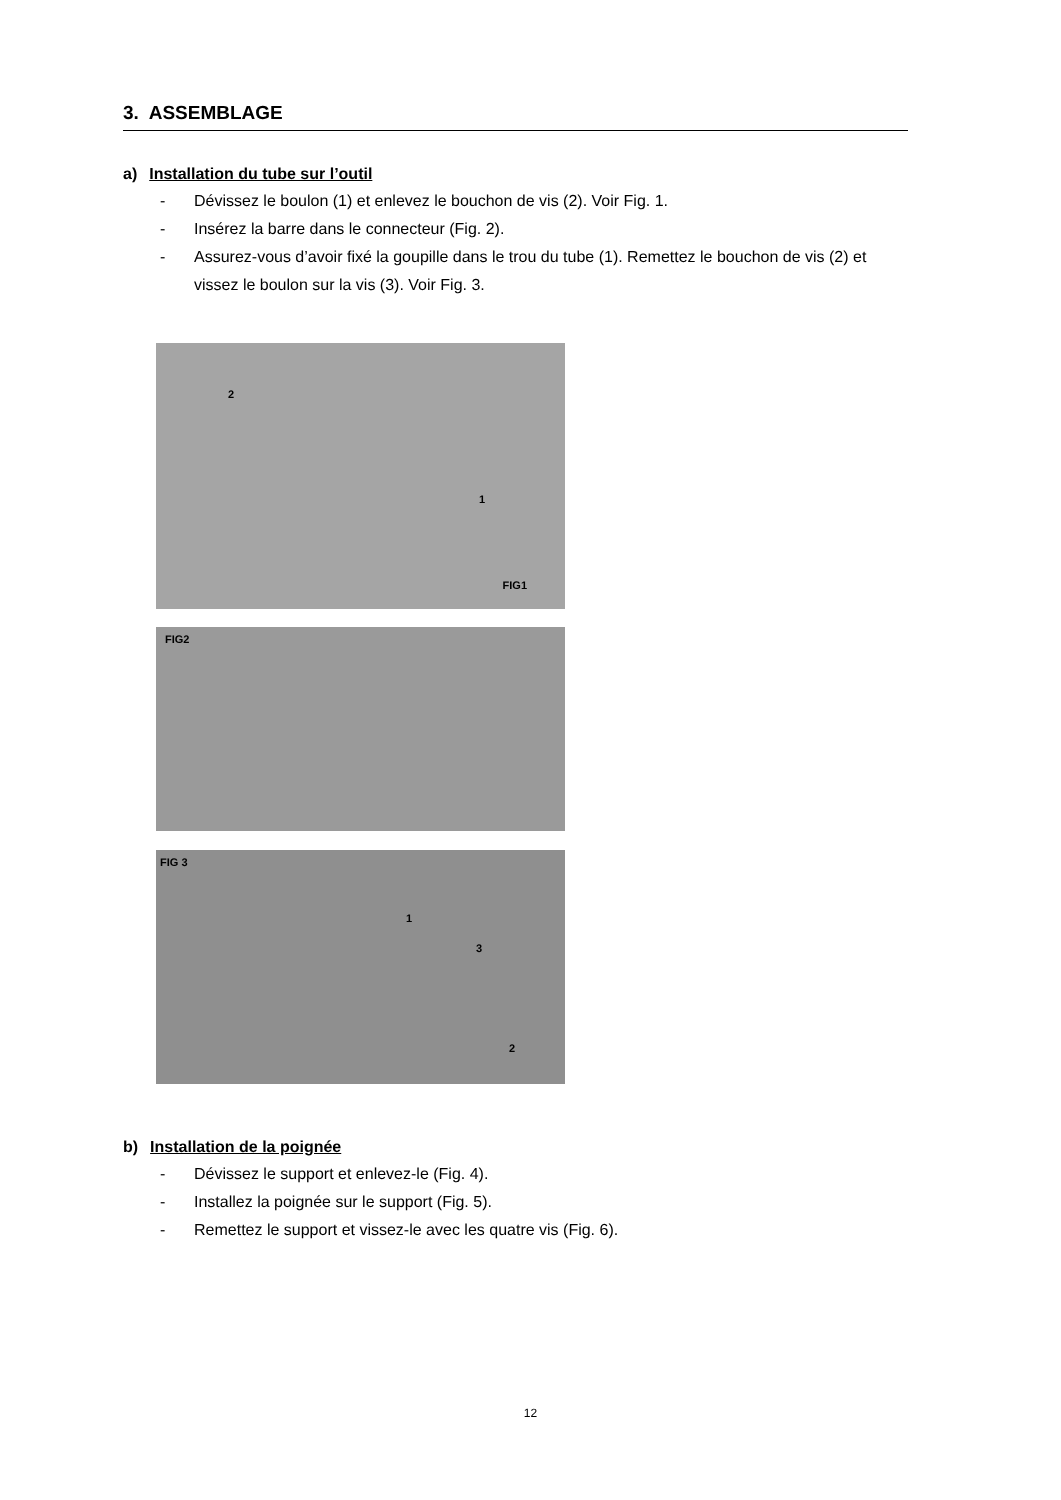3. ASSEMBLAGE
a) Installation du tube sur l’outil
- Dévissez le boulon (1) et enlevez le bouchon de vis (2). Voir Fig. 1.
- Insérez la barre dans le connecteur (Fig. 2).
- Assurez-vous d’avoir fixé la goupille dans le trou du tube (1). Remettez le bouchon de vis (2) et vissez le boulon sur la vis (3). Voir Fig. 3.
2
1
FIG1
FIG2
FIG 3
1
3
2
b) Installation de la poignée
- Dévissez le support et enlevez-le (Fig. 4).
- Installez la poignée sur le support (Fig. 5).
- Remettez le support et vissez-le avec les quatre vis (Fig. 6).
12